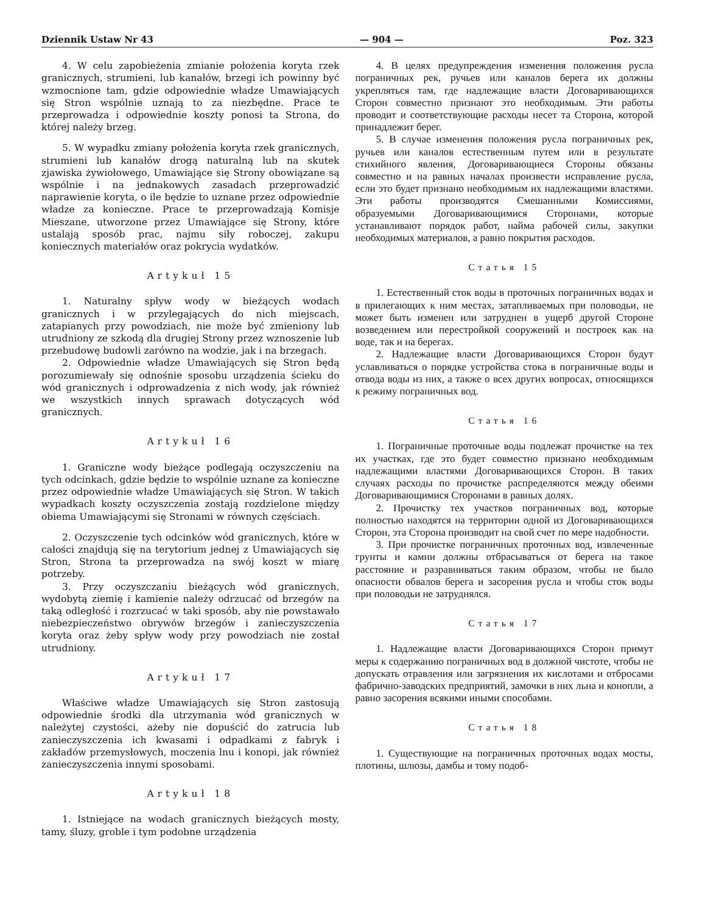Dziennik Ustaw Nr 43 — 904 — Poz. 323
4. W celu zapobieżenia zmianie położenia koryta rzek granicznych, strumieni, lub kanałów, brzegi ich powinny być wzmocnione tam, gdzie odpowiednie władze Umawiających się Stron wspólnie uznają to za niezbędne. Prace te przeprowadza i odpowiednie koszty ponosi ta Strona, do której należy brzeg.
5. W wypadku zmiany położenia koryta rzek granicznych, strumieni lub kanałów drogą naturalną lub na skutek zjawiska żywiołowego, Umawiające się Strony obowiązane są wspólnie i na jednakowych zasadach przeprowadzić naprawienie koryta, o ile będzie to uznane przez odpowiednie władze za konieczne. Prace te przeprowadzają Komisje Mieszane, utworzone przez Umawiające się Strony, które ustalają sposób prac, najmu siły roboczej, zakupu koniecznych materiałów oraz pokrycia wydatków.
Artykuł 15
1. Naturalny spływ wody w bieżących wodach granicznych i w przylegających do nich miejscach, zatapianych przy powodziach, nie może być zmieniony lub utrudniony ze szkodą dla drugiej Strony przez wznoszenie lub przebudowę budowli zarówno na wodzie, jak i na brzegach.
2. Odpowiednie władze Umawiających się Stron będą porozumiewały się odnośnie sposobu urządzenia ścieku do wód granicznych i odprowadzenia z nich wody, jak również we wszystkich innych sprawach dotyczących wód granicznych.
Artykuł 16
1. Graniczne wody bieżące podlegają oczyszczeniu na tych odcinkach, gdzie będzie to wspólnie uznane za konieczne przez odpowiednie władze Umawiających się Stron. W takich wypadkach koszty oczyszczenia zostają rozdzielone między obiema Umawiającymi się Stronami w równych częściach.
2. Oczyszczenie tych odcinków wód granicznych, które w całości znajdują się na terytorium jednej z Umawiających się Stron, Strona ta przeprowadza na swój koszt w miarę potrzeby.
3. Przy oczyszczaniu bieżących wód granicznych, wydobytą ziemię i kamienie należy odrzucać od brzegów na taką odległość i rozrzucać w taki sposób, aby nie powstawało niebezpieczeństwo obrywów brzegów i zanieczyszczenia koryta oraz żeby spływ wody przy powodziach nie został utrudniony.
Artykuł 17
Właściwe władze Umawiających się Stron zastosują odpowiednie środki dla utrzymania wód granicznych w należytej czystości, ażeby nie dopuścić do zatrucia lub zanieczyszczenia ich kwasami i odpadkami z fabryk i zakładów przemysłowych, moczenia lnu i konopi, jak również zanieczyszczenia innymi sposobami.
Artykuł 18
1. Istniejące na wodach granicznych bieżących mosty, tamy, śluzy, groble i tym podobne urządzenia
4. В целях предупреждения изменения положения русла пограничных рек, ручьев или каналов берега их должны укрепляться там, где надлежащие власти Договаривающихся Сторон совместно признают это необходимым. Эти работы проводит и соответствующие расходы несет та Сторона, которой принадлежит берег.
5. В случае изменения положения русла пограничных рек, ручьев или каналов естественным путем или в результате стихийного явления, Договаривающиеся Стороны обязаны совместно и на равных началах произвести исправление русла, если это будет признано необходимым их надлежащими властями. Эти работы производятся Смешанными Комиссиями, образуемыми Договаривающимися Сторонами, которые устанавливают порядок работ, найма рабочей силы, закупки необходимых материалов, а равно покрытия расходов.
Статья 15
1. Естественный сток воды в проточных пограничных водах и в прилегающих к ним местах, затапливаемых при половодьи, не может быть изменен или затруднен в ущерб другой Стороне возведением или перестройкой сооружений и построек как на воде, так и на берегах.
2. Надлежащие власти Договаривающихся Сторон будут уславливаться о порядке устройства стока в пограничные воды и отвода воды из них, а также о всех других вопросах, относящихся к режиму пограничных вод.
Статья 16
1. Пограничные проточные воды подлежат прочистке на тех их участках, где это будет совместно признано необходимым надлежащими властями Договаривающихся Сторон. В таких случаях расходы по прочистке распределяются между обеими Договаривающимися Сторонами в равных долях.
2. Прочистку тех участков пограничных вод, которые полностью находятся на территории одной из Договаривающихся Сторон, эта Сторона производит на свой счет по мере надобности.
3. При прочистке пограничных проточных вод, извлеченные грунты и камни должны отбрасываться от берега на такое расстояние и разравниваться таким образом, чтобы не было опасности обвалов берега и засорения русла и чтобы сток воды при половодьи не затруднялся.
Статья 17
1. Надлежащие власти Договаривающихся Сторон примут меры к содержанию пограничных вод в должной чистоте, чтобы не допускать отравления или загрязнения их кислотами и отбросами фабрично-заводских предприятий, замочки в них льна и конопли, а равно засорения всякими иными способами.
Статья 18
1. Существующие на пограничных проточных водах мосты, плотины, шлюзы, дамбы и тому подоб-